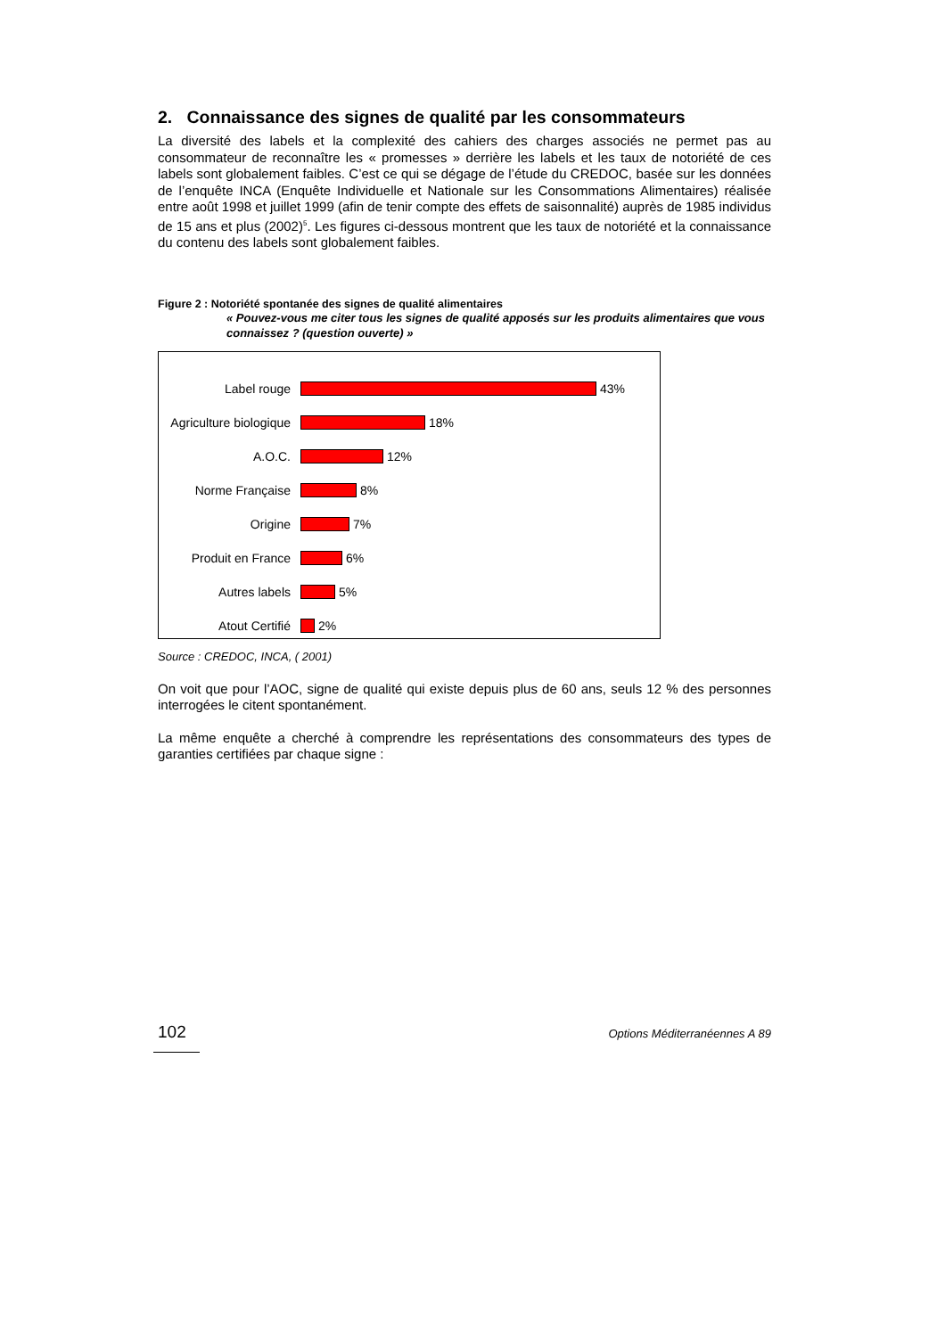2. Connaissance des signes de qualité par les consommateurs
La diversité des labels et la complexité des cahiers des charges associés ne permet pas au consommateur de reconnaître les « promesses » derrière les labels et les taux de notoriété de ces labels sont globalement faibles. C’est ce qui se dégage de l’étude du CREDOC, basée sur les données de l’enquête INCA (Enquête Individuelle et Nationale sur les Consommations Alimentaires) réalisée entre août 1998 et juillet 1999 (afin de tenir compte des effets de saisonnalité) auprès de 1985 individus de 15 ans et plus (2002)<sup>5</sup>. Les figures ci-dessous montrent que les taux de notoriété et la connaissance du contenu des labels sont globalement faibles.
Figure 2 : Notoriété spontanée des signes de qualité alimentaires
« Pouvez-vous me citer tous les signes de qualité apposés sur les produits alimentaires que vous connaissez ? (question ouverte) »
Label rouge 43%
Agriculture biologique 18%
A.O.C. 12%
Norme Française 8%
Origine 7%
Produit en France 6%
Autres labels 5%
Atout Certifié 2%
Source : CREDOC, INCA, ( 2001)
On voit que pour l’AOC, signe de qualité qui existe depuis plus de 60 ans, seuls 12 % des personnes interrogées le citent spontanément.
La même enquête a cherché à comprendre les représentations des consommateurs des types de garanties certifiées par chaque signe :
102 Options Méditerranéennes A 89